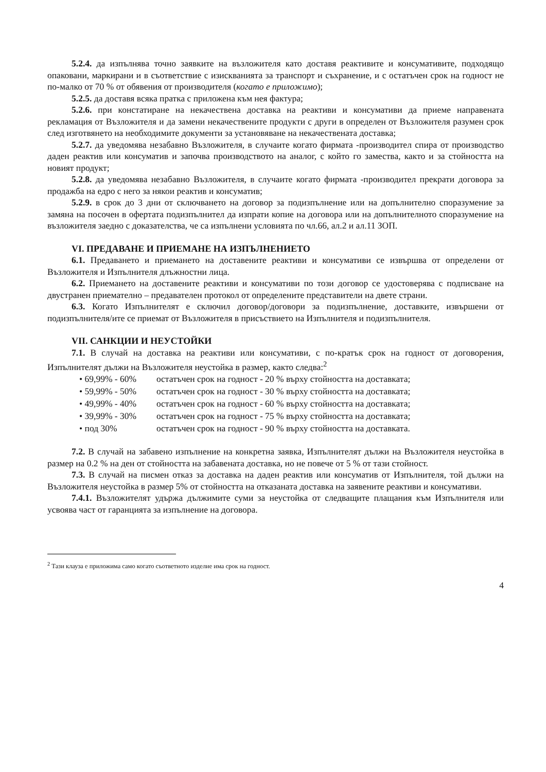5.2.4. да изпълнява точно заявките на възложителя като доставя реактивите и консумативите, подходящо опаковани, маркирани и в съответствие с изискванията за транспорт и съхранение, и с остатъчен срок на годност не по-малко от 70 % от обявения от производителя (когато е приложимо);
5.2.5. да доставя всяка пратка с приложена към нея фактура;
5.2.6. при констатиране на некачествена доставка на реактиви и консумативи да приеме направената рекламация от Възложителя и да замени некачествените продукти с други в определен от Възложителя разумен срок след изготвянето на необходимите документи за установяване на некачествената доставка;
5.2.7. да уведомява незабавно Възложителя, в случаите когато фирмата -производител спира от производство даден реактив или консуматив и започва производството на аналог, с който го замества, както и за стойността на новият продукт;
5.2.8. да уведомява незабавно Възложителя, в случаите когато фирмата -производител прекрати договора за продажба на едро с него за някои реактив и консуматив;
5.2.9. в срок до 3 дни от сключването на договор за подизпълнение или на допълнително споразумение за замяна на посочен в офертата подизпълнител да изпрати копие на договора или на допълнителното споразумение на възложителя заедно с доказателства, че са изпълнени условията по чл.66, ал.2 и ал.11 ЗОП.
VI. ПРЕДАВАНЕ И ПРИЕМАНЕ НА ИЗПЪЛНЕНИЕТО
6.1. Предаването и приемането на доставените реактиви и консумативи се извършва от определени от Възложителя и Изпълнителя длъжностни лица.
6.2. Приемането на доставените реактиви и консумативи по този договор се удостоверява с подписване на двустранен приемателно – предавателен протокол от определените представители на двете страни.
6.3. Когато Изпълнителят е сключил договор/договори за подизпълнение, доставките, извършени от подизпълнителя/ите се приемат от Възложителя в присъствието на Изпълнителя и подизпълнителя.
VII. САНКЦИИ И НЕУСТОЙКИ
7.1. В случай на доставка на реактиви или консумативи, с по-кратък срок на годност от договорения, Изпълнителят дължи на Възложителя неустойка в размер, както следва:<sup>2</sup>
• 69,99% - 60% остатъчен срок на годност - 20 % върху стойността на доставката;
• 59,99% - 50% остатъчен срок на годност - 30 % върху стойността на доставката;
• 49,99% - 40% остатъчен срок на годност - 60 % върху стойността на доставката;
• 39,99% - 30% остатъчен срок на годност - 75 % върху стойността на доставката;
• под 30% остатъчен срок на годност - 90 % върху стойността на доставката.
7.2. В случай на забавено изпълнение на конкретна заявка, Изпълнителят дължи на Възложителя неустойка в размер на 0.2 % на ден от стойността на забавената доставка, но не повече от 5 % от тази стойност.
7.3. В случай на писмен отказ за доставка на даден реактив или консуматив от Изпълнителя, той дължи на Възложителя неустойка в размер 5% от стойността на отказаната доставка на заявените реактиви и консумативи.
7.4.1. Възложителят удържа дължимите суми за неустойка от следващите плащания към Изпълнителя или усвоява част от гаранцията за изпълнение на договора.
<sup>2</sup> Тази клауза е приложима само когато съответното изделие има срок на годност.
4